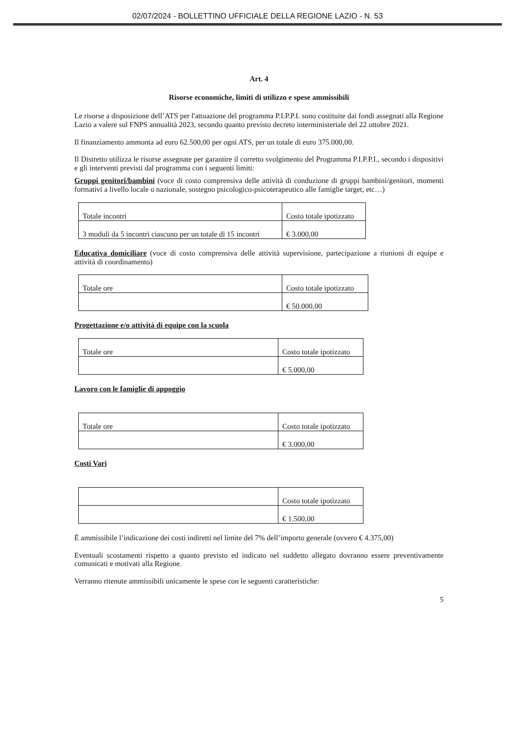02/07/2024 - BOLLETTINO UFFICIALE DELLA REGIONE LAZIO - N. 53
Art. 4
Risorse economiche, limiti di utilizzo e spese ammissibili
Le risorse a disposizione dell’ATS per l'attuazione del programma P.I.P.P.I. sono costituite dai fondi assegnati alla Regione Lazio a valere sul FNPS annualità 2023, secondo quanto previsto decreto interministeriale del 22 ottobre 2021.
Il finanziamento ammonta ad euro 62.500,00 per ogni ATS, per un totale di euro 375.000,00.
Il Distretto utilizza le risorse assegnate per garantire il corretto svolgimento del Programma P.I.P.P.I., secondo i dispositivi e gli interventi previsti dal programma con i seguenti limiti:
Gruppi genitori/bambini (voce di costo comprensiva delle attività di conduzione di gruppi bambini/genitori, momenti formativi a livello locale o nazionale, sostegno psicologico-psicoterapeutico alle famiglie target, etc…)
| Totale incontri | Costo totale ipotizzato |
| 3 moduli da 5 incontri ciascuno per un totale di 15 incontri | € 3.000,00 |
Educativa domiciliare (voce di costo comprensiva delle attività supervisione, partecipazione a riunioni di equipe e attività di coordinamento)
| Totale ore | Costo totale ipotizzato |
| | € 50.000,00 |
Progettazione e/o attività di equipe con la scuola
| Totale ore | Costo totale ipotizzato |
| | € 5.000,00 |
Lavoro con le famiglie di appoggio
| Totale ore | Costo totale ipotizzato |
| | € 3.000,00 |
Costi Vari
| | Costo totale ipotizzato |
| | € 1.500,00 |
È ammissibile l’indicazione dei costi indiretti nel limite del 7% dell’importo generale (ovvero € 4.375,00)
Eventuali scostamenti rispetto a quanto previsto ed indicato nel suddetto allegato dovranno essere preventivamente comunicati e motivati alla Regione.
Verranno ritenute ammissibili unicamente le spese con le seguenti caratteristiche:
5